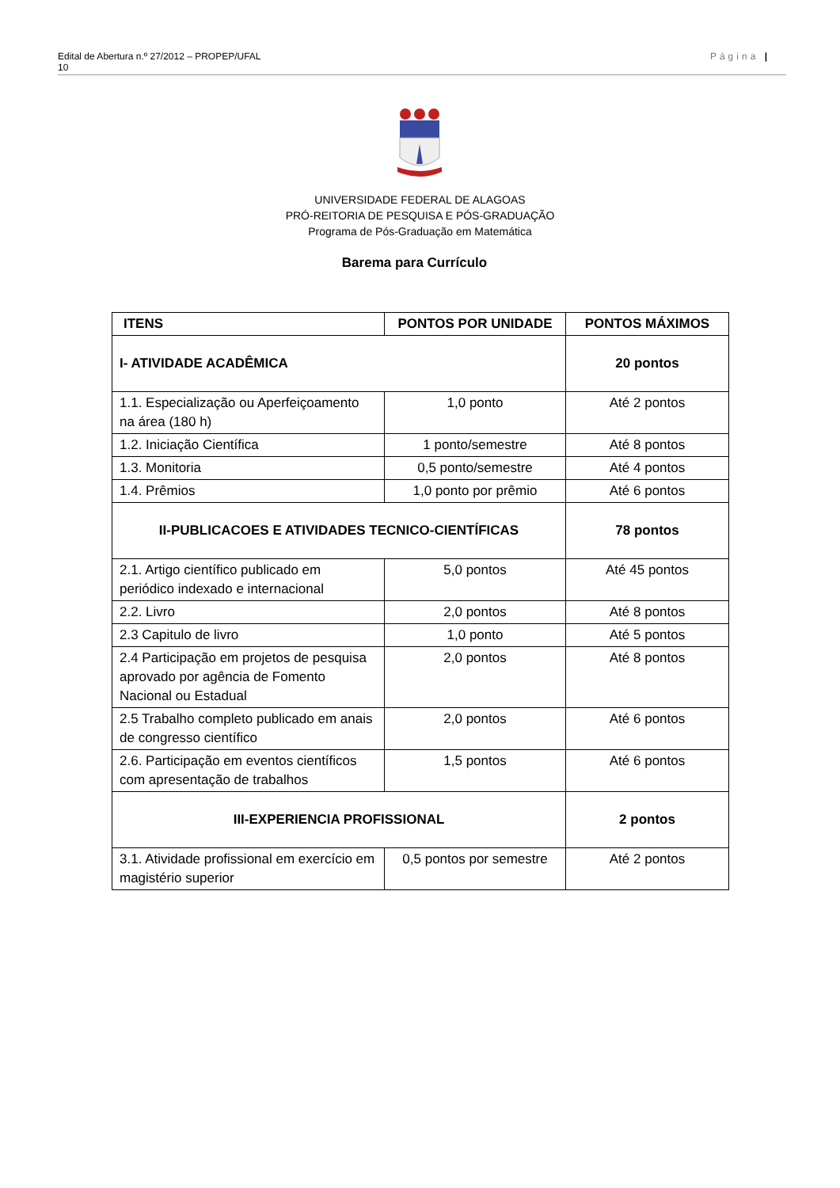Edital de Abertura n.º 27/2012 – PROPEP/UFAL
10 Página |
UNIVERSIDADE FEDERAL DE ALAGOAS
PRÓ-REITORIA DE PESQUISA E PÓS-GRADUAÇÃO
Programa de Pós-Graduação em Matemática
Barema para Currículo
| ITENS | PONTOS POR UNIDADE | PONTOS MÁXIMOS |
| --- | --- | --- |
| I- ATIVIDADE ACADÊMICA | | 20 pontos |
| 1.1. Especialização ou Aperfeiçoamento na área (180 h) | 1,0 ponto | Até 2 pontos |
| 1.2. Iniciação Científica | 1 ponto/semestre | Até 8 pontos |
| 1.3. Monitoria | 0,5 ponto/semestre | Até 4 pontos |
| 1.4. Prêmios | 1,0 ponto por prêmio | Até 6 pontos |
| II-PUBLICACOES E ATIVIDADES TECNICO-CIENTÍFICAS | | 78 pontos |
| 2.1. Artigo científico publicado em periódico indexado e internacional | 5,0 pontos | Até 45 pontos |
| 2.2. Livro | 2,0 pontos | Até 8 pontos |
| 2.3 Capitulo de livro | 1,0 ponto | Até 5 pontos |
| 2.4 Participação em projetos de pesquisa aprovado por agência de Fomento Nacional ou Estadual | 2,0 pontos | Até 8 pontos |
| 2.5 Trabalho completo publicado em anais de congresso científico | 2,0 pontos | Até 6 pontos |
| 2.6. Participação em eventos científicos com apresentação de trabalhos | 1,5 pontos | Até 6 pontos |
| III-EXPERIENCIA PROFISSIONAL | | 2 pontos |
| 3.1. Atividade profissional em exercício em magistério superior | 0,5 pontos por semestre | Até 2 pontos |